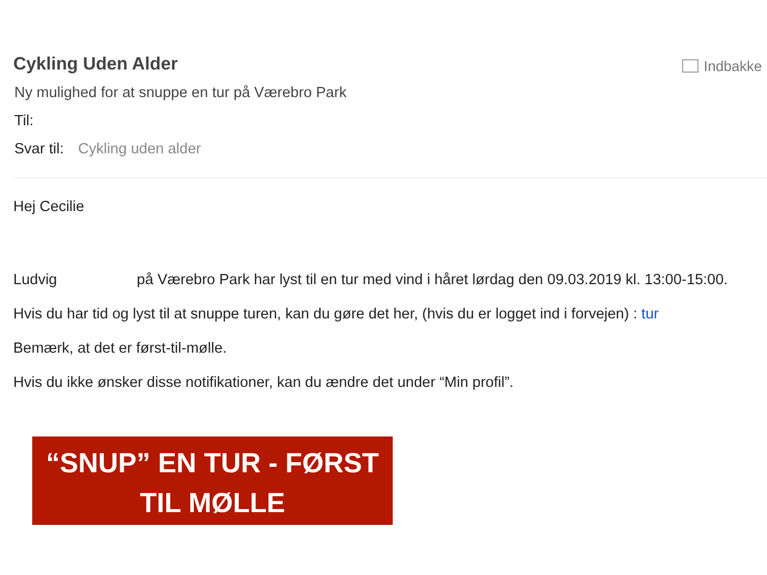Cykling Uden Alder
Indbakke
Ny mulighed for at snuppe en tur på Værebro Park
Til:
Svar til: Cykling uden alder
Hej Cecilie
Ludvig på Værebro Park har lyst til en tur med vind i håret lørdag den 09.03.2019 kl. 13:00-15:00.
Hvis du har tid og lyst til at snuppe turen, kan du gøre det her, (hvis du er logget ind i forvejen) : tur
Bemærk, at det er først-til-mølle.
Hvis du ikke ønsker disse notifikationer, kan du ændre det under “Min profil”.
“SNUP” EN TUR - FØRST
TIL MØLLE